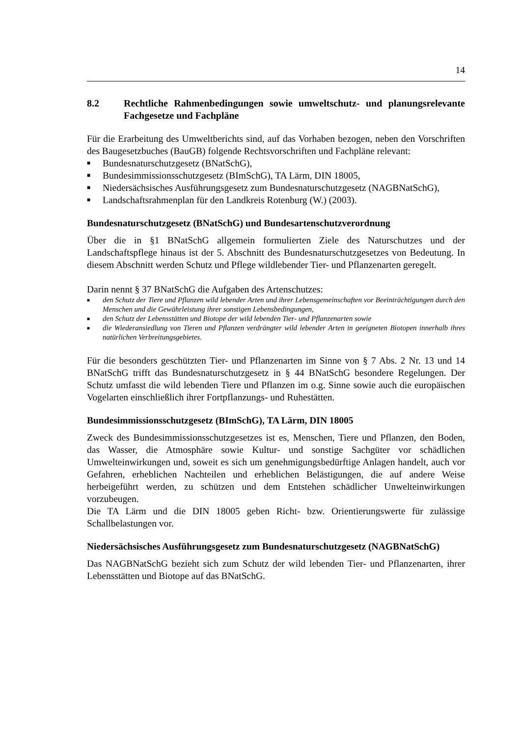14
8.2 Rechtliche Rahmenbedingungen sowie umweltschutz- und planungs­relevante Fachgesetze und Fachpläne
Für die Erarbeitung des Umweltberichts sind, auf das Vorhaben bezogen, neben den Vorschriften des Baugesetzbuches (BauGB) folgende Rechtsvorschriften und Fachpläne relevant:
■ Bundesnaturschutzgesetz (BNatSchG),
■ Bundesimmissionsschutzgesetz (BImSchG), TA Lärm, DIN 18005,
■ Niedersächsisches Ausführungsgesetz zum Bundesnaturschutzgesetz (NAGBNat­SchG),
■ Landschaftsrahmenplan für den Landkreis Rotenburg (W.) (2003).
Bundesnaturschutzgesetz (BNatSchG) und Bundesartenschutzverordnung
Über die in §1 BNatSchG allgemein formulierten Ziele des Naturschutzes und der Landschaftspflege hinaus ist der 5. Abschnitt des Bundesnaturschutzgesetzes von Be­deutung. In diesem Abschnitt werden Schutz und Pflege wildlebender Tier- und Pflan­zenarten geregelt.
Darin nennt § 37 BNatSchG die Aufgaben des Artenschutzes:
■ den Schutz der Tiere und Pflanzen wild lebender Arten und ihrer Lebensgemeinschaften vor Beein­trächtigungen durch den Menschen und die Gewährleistung ihrer sonstigen Lebensbedingungen,
■ den Schutz der Lebensstätten und Biotope der wild lebenden Tier- und Pflanzenarten sowie
■ die Wiederansiedlung von Tieren und Pflanzen verdrängter wild lebender Arten in geeigneten Bioto­pen innerhalb ihres natürlichen Verbreitungsgebietes.
Für die besonders geschützten Tier- und Pflanzenarten im Sinne von § 7 Abs. 2 Nr. 13 und 14 BNatSchG trifft das Bundesnaturschutzgesetz in § 44 BNatSchG besondere Regelungen. Der Schutz umfasst die wild lebenden Tiere und Pflanzen im o.g. Sinne so­wie auch die europäischen Vogelarten einschließlich ihrer Fortpflanzungs- und Ruhe­stätten.
Bundesimmissionsschutzgesetz (BImSchG), TA Lärm, DIN 18005
Zweck des Bundesimmissionsschutzgesetzes ist es, Menschen, Tiere und Pflanzen, den Boden, das Wasser, die Atmosphäre sowie Kultur- und sonstige Sachgüter vor schädli­chen Umwelteinwirkungen und, soweit es sich um genehmigungsbedürftige Anlagen handelt, auch vor Gefahren, erheblichen Nachteilen und erheblichen Belästigungen, die auf andere Weise herbeigeführt werden, zu schützen und dem Entstehen schädlicher Unwelteinwirkungen vorzubeugen.
Die TA Lärm und die DIN 18005 geben Richt- bzw. Orientierungswerte für zulässige Schallbelastungen vor.
Niedersächsisches Ausführungsgesetz zum Bundesnaturschutzgesetz (NAGBNat­SchG)
Das NAGBNatSchG bezieht sich zum Schutz der wild lebenden Tier- und Pflanzen­arten, ihrer Lebensstätten und Biotope auf das BNatSchG.